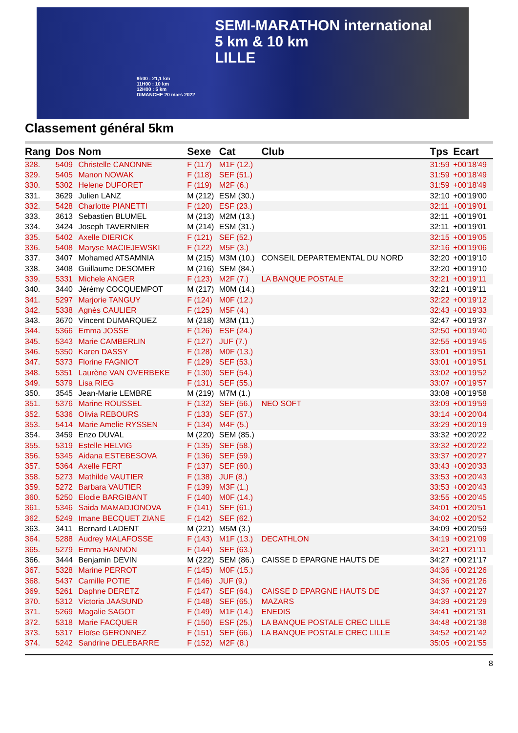SEMI-MARATHON international
5 km & 10 km
LILLE
9h00 : 21,1 km
11H00 : 10 km
12H00 : 5 km
DIMANCHE 20 mars 2022
Classement général 5km
| Rang | Dos | Nom | Sexe | Cat | Club | Tps | Ecart |
| --- | --- | --- | --- | --- | --- | --- | --- |
| 328. | 5409 | Christelle CANONNE | F (117) | M1F (12.) | | 31:59 | +00'18'49 |
| 329. | 5405 | Manon NOWAK | F (118) | SEF (51.) | | 31:59 | +00'18'49 |
| 330. | 5302 | Helene DUFORET | F (119) | M2F (6.) | | 31:59 | +00'18'49 |
| 331. | 3629 | Julien LANZ | M (212) | ESM (30.) | | 32:10 | +00'19'00 |
| 332. | 5428 | Charlotte PIANETTI | F (120) | ESF (23.) | | 32:11 | +00'19'01 |
| 333. | 3613 | Sebastien BLUMEL | M (213) | M2M (13.) | | 32:11 | +00'19'01 |
| 334. | 3424 | Joseph TAVERNIER | M (214) | ESM (31.) | | 32:11 | +00'19'01 |
| 335. | 5402 | Axelle DIERICK | F (121) | SEF (52.) | | 32:15 | +00'19'05 |
| 336. | 5408 | Maryse MACIEJEWSKI | F (122) | M5F (3.) | | 32:16 | +00'19'06 |
| 337. | 3407 | Mohamed ATSAMNIA | M (215) | M3M (10.) | CONSEIL DEPARTEMENTAL DU NORD | 32:20 | +00'19'10 |
| 338. | 3408 | Guillaume DESOMER | M (216) | SEM (84.) | | 32:20 | +00'19'10 |
| 339. | 5331 | Michele ANGER | F (123) | M2F (7.) | LA BANQUE POSTALE | 32:21 | +00'19'11 |
| 340. | 3440 | Jérémy COCQUEMPOT | M (217) | M0M (14.) | | 32:21 | +00'19'11 |
| 341. | 5297 | Marjorie TANGUY | F (124) | M0F (12.) | | 32:22 | +00'19'12 |
| 342. | 5338 | Agnès CAULIER | F (125) | M5F (4.) | | 32:43 | +00'19'33 |
| 343. | 3670 | Vincent DUMARQUEZ | M (218) | M3M (11.) | | 32:47 | +00'19'37 |
| 344. | 5366 | Emma JOSSE | F (126) | ESF (24.) | | 32:50 | +00'19'40 |
| 345. | 5343 | Marie CAMBERLIN | F (127) | JUF (7.) | | 32:55 | +00'19'45 |
| 346. | 5350 | Karen DASSY | F (128) | M0F (13.) | | 33:01 | +00'19'51 |
| 347. | 5373 | Florine FAGNIOT | F (129) | SEF (53.) | | 33:01 | +00'19'51 |
| 348. | 5351 | Laurène VAN OVERBEKE | F (130) | SEF (54.) | | 33:02 | +00'19'52 |
| 349. | 5379 | Lisa RIEG | F (131) | SEF (55.) | | 33:07 | +00'19'57 |
| 350. | 3545 | Jean-Marie LEMBRE | M (219) | M7M (1.) | | 33:08 | +00'19'58 |
| 351. | 5376 | Marine ROUSSEL | F (132) | SEF (56.) | NEO SOFT | 33:09 | +00'19'59 |
| 352. | 5336 | Olivia REBOURS | F (133) | SEF (57.) | | 33:14 | +00'20'04 |
| 353. | 5414 | Marie Amelie RYSSEN | F (134) | M4F (5.) | | 33:29 | +00'20'19 |
| 354. | 3459 | Enzo DUVAL | M (220) | SEM (85.) | | 33:32 | +00'20'22 |
| 355. | 5319 | Estelle HELVIG | F (135) | SEF (58.) | | 33:32 | +00'20'22 |
| 356. | 5345 | Aidana ESTEBESOVA | F (136) | SEF (59.) | | 33:37 | +00'20'27 |
| 357. | 5364 | Axelle FERT | F (137) | SEF (60.) | | 33:43 | +00'20'33 |
| 358. | 5273 | Mathilde VAUTIER | F (138) | JUF (8.) | | 33:53 | +00'20'43 |
| 359. | 5272 | Barbara VAUTIER | F (139) | M3F (1.) | | 33:53 | +00'20'43 |
| 360. | 5250 | Elodie BARGIBANT | F (140) | M0F (14.) | | 33:55 | +00'20'45 |
| 361. | 5346 | Saida MAMADJONOVA | F (141) | SEF (61.) | | 34:01 | +00'20'51 |
| 362. | 5249 | Imane BECQUET ZIANE | F (142) | SEF (62.) | | 34:02 | +00'20'52 |
| 363. | 3411 | Bernard LADENT | M (221) | M5M (3.) | | 34:09 | +00'20'59 |
| 364. | 5288 | Audrey MALAFOSSE | F (143) | M1F (13.) | DECATHLON | 34:19 | +00'21'09 |
| 365. | 5279 | Emma HANNON | F (144) | SEF (63.) | | 34:21 | +00'21'11 |
| 366. | 3444 | Benjamin DEVIN | M (222) | SEM (86.) | CAISSE D EPARGNE HAUTS DE | 34:27 | +00'21'17 |
| 367. | 5328 | Marine PERROT | F (145) | M0F (15.) | | 34:36 | +00'21'26 |
| 368. | 5437 | Camille POTIE | F (146) | JUF (9.) | | 34:36 | +00'21'26 |
| 369. | 5261 | Daphne DERETZ | F (147) | SEF (64.) | CAISSE D EPARGNE HAUTS DE | 34:37 | +00'21'27 |
| 370. | 5312 | Victoria JAASUND | F (148) | SEF (65.) | MAZARS | 34:39 | +00'21'29 |
| 371. | 5269 | Magalie SAGOT | F (149) | M1F (14.) | ENEDIS | 34:41 | +00'21'31 |
| 372. | 5318 | Marie FACQUER | F (150) | ESF (25.) | LA BANQUE POSTALE CREC LILLE | 34:48 | +00'21'38 |
| 373. | 5317 | Eloïse GERONNEZ | F (151) | SEF (66.) | LA BANQUE POSTALE CREC LILLE | 34:52 | +00'21'42 |
| 374. | 5242 | Sandrine DELEBARRE | F (152) | M2F (8.) | | 35:05 | +00'21'55 |
8